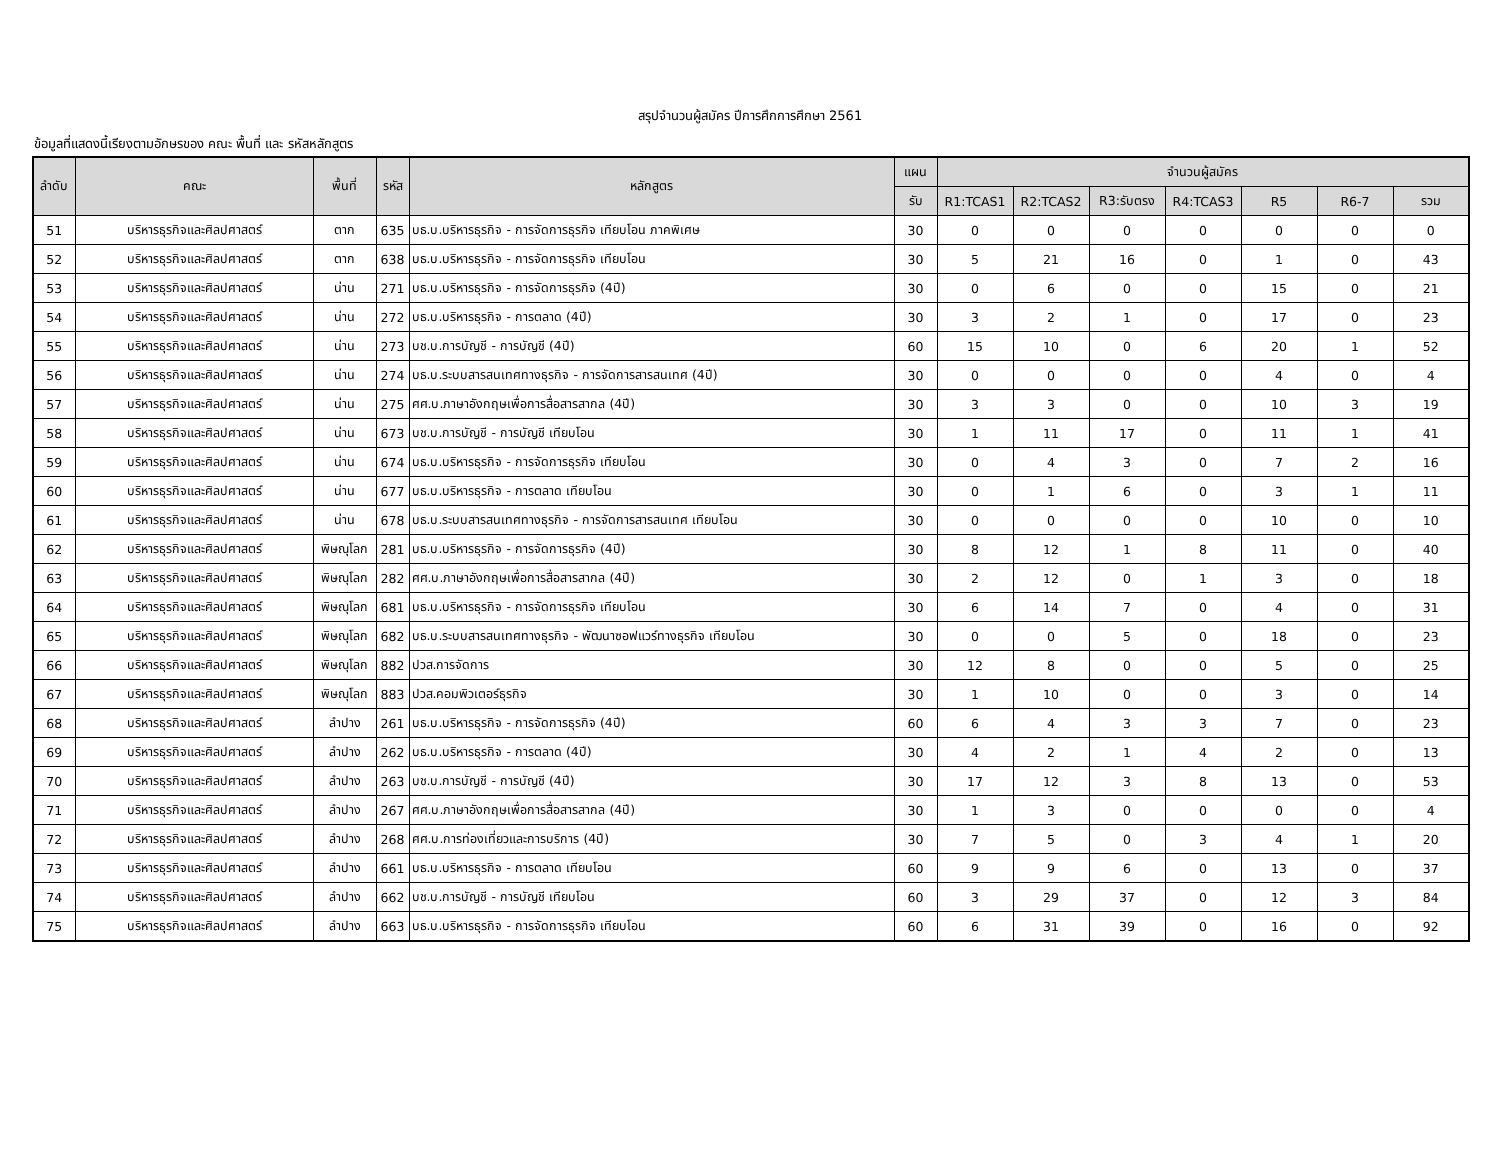สรุปจำนวนผู้สมัคร ปีการศึกการศึกษา 2561
ข้อมูลที่แสดงนี้เรียงตามอักษรของ คณะ พื้นที่ และ รหัสหลักสูตร
| ลำดับ | คณะ | พื้นที่ | รหัส | หลักสูตร | แผน | จำนวนผู้สมัคร | | | | | | |
| --- | --- | --- | --- | --- | --- | --- | --- | --- | --- | --- | --- | --- |
| | | | | | รับ | R1:TCAS1 | R2:TCAS2 | R3:รับตรง | R4:TCAS3 | R5 | R6-7 | รวม |
| 51 | บริหารธุรกิจและศิลปศาสตร์ | ตาก | 635 | บธ.บ.บริหารธุรกิจ - การจัดการธุรกิจ เทียบโอน ภาคพิเศษ | 30 | 0 | 0 | 0 | 0 | 0 | 0 | 0 |
| 52 | บริหารธุรกิจและศิลปศาสตร์ | ตาก | 638 | บธ.บ.บริหารธุรกิจ - การจัดการธุรกิจ เทียบโอน | 30 | 5 | 21 | 16 | 0 | 1 | 0 | 43 |
| 53 | บริหารธุรกิจและศิลปศาสตร์ | น่าน | 271 | บธ.บ.บริหารธุรกิจ - การจัดการธุรกิจ (4ปี) | 30 | 0 | 6 | 0 | 0 | 15 | 0 | 21 |
| 54 | บริหารธุรกิจและศิลปศาสตร์ | น่าน | 272 | บธ.บ.บริหารธุรกิจ - การตลาด (4ปี) | 30 | 3 | 2 | 1 | 0 | 17 | 0 | 23 |
| 55 | บริหารธุรกิจและศิลปศาสตร์ | น่าน | 273 | บช.บ.การบัญชี - การบัญชี (4ปี) | 60 | 15 | 10 | 0 | 6 | 20 | 1 | 52 |
| 56 | บริหารธุรกิจและศิลปศาสตร์ | น่าน | 274 | บธ.บ.ระบบสารสนเทศทางธุรกิจ - การจัดการสารสนเทศ (4ปี) | 30 | 0 | 0 | 0 | 0 | 4 | 0 | 4 |
| 57 | บริหารธุรกิจและศิลปศาสตร์ | น่าน | 275 | ศศ.บ.ภาษาอังกฤษเพื่อการสื่อสารสากล (4ปี) | 30 | 3 | 3 | 0 | 0 | 10 | 3 | 19 |
| 58 | บริหารธุรกิจและศิลปศาสตร์ | น่าน | 673 | บช.บ.การบัญชี - การบัญชี เทียบโอน | 30 | 1 | 11 | 17 | 0 | 11 | 1 | 41 |
| 59 | บริหารธุรกิจและศิลปศาสตร์ | น่าน | 674 | บธ.บ.บริหารธุรกิจ - การจัดการธุรกิจ เทียบโอน | 30 | 0 | 4 | 3 | 0 | 7 | 2 | 16 |
| 60 | บริหารธุรกิจและศิลปศาสตร์ | น่าน | 677 | บธ.บ.บริหารธุรกิจ - การตลาด เทียบโอน | 30 | 0 | 1 | 6 | 0 | 3 | 1 | 11 |
| 61 | บริหารธุรกิจและศิลปศาสตร์ | น่าน | 678 | บธ.บ.ระบบสารสนเทศทางธุรกิจ - การจัดการสารสนเทศ เทียบโอน | 30 | 0 | 0 | 0 | 0 | 10 | 0 | 10 |
| 62 | บริหารธุรกิจและศิลปศาสตร์ | พิษณุโลก | 281 | บธ.บ.บริหารธุรกิจ - การจัดการธุรกิจ (4ปี) | 30 | 8 | 12 | 1 | 8 | 11 | 0 | 40 |
| 63 | บริหารธุรกิจและศิลปศาสตร์ | พิษณุโลก | 282 | ศศ.บ.ภาษาอังกฤษเพื่อการสื่อสารสากล (4ปี) | 30 | 2 | 12 | 0 | 1 | 3 | 0 | 18 |
| 64 | บริหารธุรกิจและศิลปศาสตร์ | พิษณุโลก | 681 | บธ.บ.บริหารธุรกิจ - การจัดการธุรกิจ เทียบโอน | 30 | 6 | 14 | 7 | 0 | 4 | 0 | 31 |
| 65 | บริหารธุรกิจและศิลปศาสตร์ | พิษณุโลก | 682 | บธ.บ.ระบบสารสนเทศทางธุรกิจ - พัฒนาซอฟแวร์ทางธุรกิจ เทียบโอน | 30 | 0 | 0 | 5 | 0 | 18 | 0 | 23 |
| 66 | บริหารธุรกิจและศิลปศาสตร์ | พิษณุโลก | 882 | ปวส.การจัดการ | 30 | 12 | 8 | 0 | 0 | 5 | 0 | 25 |
| 67 | บริหารธุรกิจและศิลปศาสตร์ | พิษณุโลก | 883 | ปวส.คอมพิวเตอร์ธุรกิจ | 30 | 1 | 10 | 0 | 0 | 3 | 0 | 14 |
| 68 | บริหารธุรกิจและศิลปศาสตร์ | ลำปาง | 261 | บธ.บ.บริหารธุรกิจ - การจัดการธุรกิจ (4ปี) | 60 | 6 | 4 | 3 | 3 | 7 | 0 | 23 |
| 69 | บริหารธุรกิจและศิลปศาสตร์ | ลำปาง | 262 | บธ.บ.บริหารธุรกิจ - การตลาด (4ปี) | 30 | 4 | 2 | 1 | 4 | 2 | 0 | 13 |
| 70 | บริหารธุรกิจและศิลปศาสตร์ | ลำปาง | 263 | บช.บ.การบัญชี - การบัญชี (4ปี) | 30 | 17 | 12 | 3 | 8 | 13 | 0 | 53 |
| 71 | บริหารธุรกิจและศิลปศาสตร์ | ลำปาง | 267 | ศศ.บ.ภาษาอังกฤษเพื่อการสื่อสารสากล (4ปี) | 30 | 1 | 3 | 0 | 0 | 0 | 0 | 4 |
| 72 | บริหารธุรกิจและศิลปศาสตร์ | ลำปาง | 268 | ศศ.บ.การท่องเที่ยวและการบริการ (4ปี) | 30 | 7 | 5 | 0 | 3 | 4 | 1 | 20 |
| 73 | บริหารธุรกิจและศิลปศาสตร์ | ลำปาง | 661 | บธ.บ.บริหารธุรกิจ - การตลาด เทียบโอน | 60 | 9 | 9 | 6 | 0 | 13 | 0 | 37 |
| 74 | บริหารธุรกิจและศิลปศาสตร์ | ลำปาง | 662 | บช.บ.การบัญชี - การบัญชี เทียบโอน | 60 | 3 | 29 | 37 | 0 | 12 | 3 | 84 |
| 75 | บริหารธุรกิจและศิลปศาสตร์ | ลำปาง | 663 | บธ.บ.บริหารธุรกิจ - การจัดการธุรกิจ เทียบโอน | 60 | 6 | 31 | 39 | 0 | 16 | 0 | 92 |